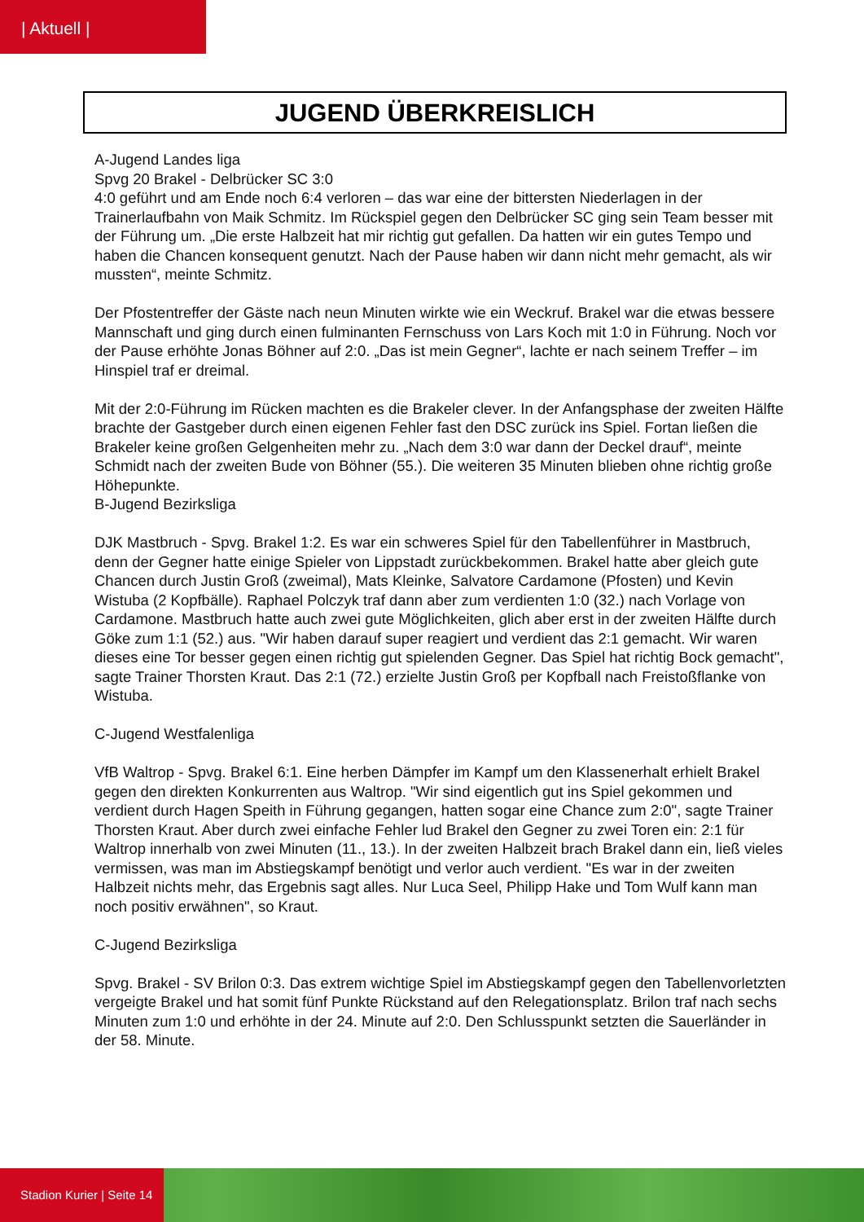| Aktuell |
JUGEND ÜBERKREISLICH
A-Jugend Landes liga
Spvg 20 Brakel - Delbrücker SC 3:0
4:0 geführt und am Ende noch 6:4 verloren – das war eine der bittersten Niederlagen in der Trainerlaufbahn von Maik Schmitz. Im Rückspiel gegen den Delbrücker SC ging sein Team besser mit der Führung um. „Die erste Halbzeit hat mir richtig gut gefallen. Da hatten wir ein gutes Tempo und haben die Chancen konsequent genutzt. Nach der Pause haben wir dann nicht mehr gemacht, als wir mussten“, meinte Schmitz.
Der Pfostentreffer der Gäste nach neun Minuten wirkte wie ein Weckruf. Brakel war die etwas bessere Mannschaft und ging durch einen fulminanten Fernschuss von Lars Koch mit 1:0 in Führung. Noch vor der Pause erhöhte Jonas Böhner auf 2:0. „Das ist mein Gegner“, lachte er nach seinem Treffer – im Hinspiel traf er dreimal.
Mit der 2:0-Führung im Rücken machten es die Brakeler clever. In der Anfangsphase der zweiten Hälfte brachte der Gastgeber durch einen eigenen Fehler fast den DSC zurück ins Spiel. Fortan ließen die Brakeler keine großen Gelgenheiten mehr zu. „Nach dem 3:0 war dann der Deckel drauf“, meinte Schmidt nach der zweiten Bude von Böhner (55.). Die weiteren 35 Minuten blieben ohne richtig große Höhepunkte.
B-Jugend Bezirksliga
DJK Mastbruch - Spvg. Brakel 1:2. Es war ein schweres Spiel für den Tabellenführer in Mastbruch, denn der Gegner hatte einige Spieler von Lippstadt zurückbekommen. Brakel hatte aber gleich gute Chancen durch Justin Groß (zweimal), Mats Kleinke, Salvatore Cardamone (Pfosten) und Kevin Wistuba (2 Kopfbälle). Raphael Polczyk traf dann aber zum verdienten 1:0 (32.) nach Vorlage von Cardamone. Mastbruch hatte auch zwei gute Möglichkeiten, glich aber erst in der zweiten Hälfte durch Göke zum 1:1 (52.) aus. "Wir haben darauf super reagiert und verdient das 2:1 gemacht. Wir waren dieses eine Tor besser gegen einen richtig gut spielenden Gegner. Das Spiel hat richtig Bock gemacht", sagte Trainer Thorsten Kraut. Das 2:1 (72.) erzielte Justin Groß per Kopfball nach Freistoßflanke von Wistuba.
C-Jugend Westfalenliga
VfB Waltrop - Spvg. Brakel 6:1. Eine herben Dämpfer im Kampf um den Klassenerhalt erhielt Brakel gegen den direkten Konkurrenten aus Waltrop. "Wir sind eigentlich gut ins Spiel gekommen und verdient durch Hagen Speith in Führung gegangen, hatten sogar eine Chance zum 2:0", sagte Trainer Thorsten Kraut. Aber durch zwei einfache Fehler lud Brakel den Gegner zu zwei Toren ein: 2:1 für Waltrop innerhalb von zwei Minuten (11., 13.). In der zweiten Halbzeit brach Brakel dann ein, ließ vieles vermissen, was man im Abstiegskampf benötigt und verlor auch verdient. "Es war in der zweiten Halbzeit nichts mehr, das Ergebnis sagt alles. Nur Luca Seel, Philipp Hake und Tom Wulf kann man noch positiv erwähnen", so Kraut.
C-Jugend Bezirksliga
Spvg. Brakel - SV Brilon 0:3. Das extrem wichtige Spiel im Abstiegskampf gegen den Tabellenvorletzten vergeigte Brakel und hat somit fünf Punkte Rückstand auf den Relegationsplatz. Brilon traf nach sechs Minuten zum 1:0 und erhöhte in der 24. Minute auf 2:0. Den Schlusspunkt setzten die Sauerländer in der 58. Minute.
Stadion Kurier | Seite 14